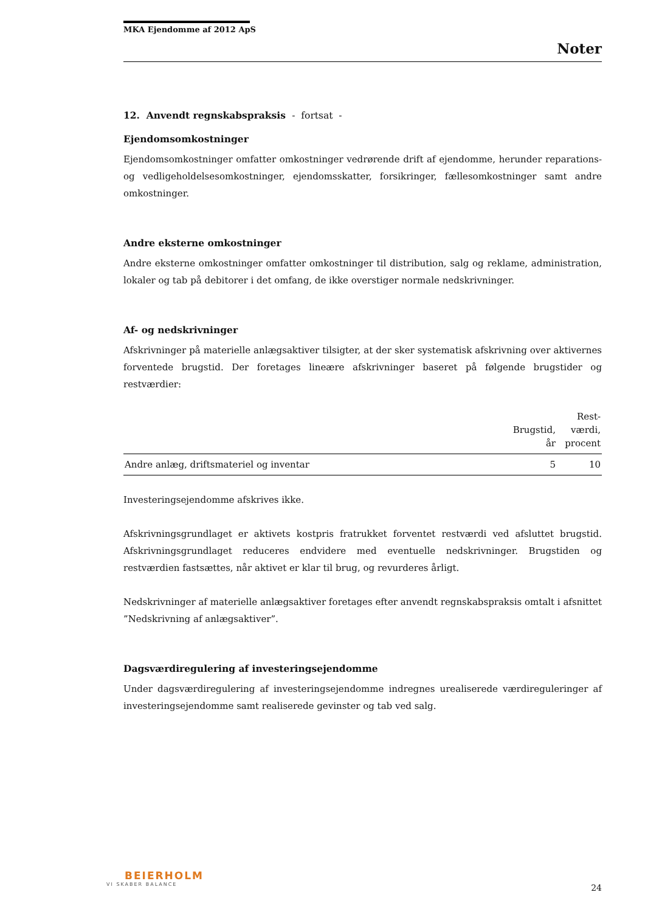MKA Ejendomme af 2012 ApS
Noter
12. Anvendt regnskabspraksis - fortsat -
Ejendomsomkostninger
Ejendomsomkostninger omfatter omkostninger vedrørende drift af ejendomme, herunder reparations- og vedligeholdelsesomkostninger, ejendomsskatter, forsikringer, fællesomkostninger samt andre omkostninger.
Andre eksterne omkostninger
Andre eksterne omkostninger omfatter omkostninger til distribution, salg og reklame, administration, lokaler og tab på debitorer i det omfang, de ikke overstiger normale nedskrivninger.
Af- og nedskrivninger
Afskrivninger på materielle anlægsaktiver tilsigter, at der sker systematisk afskrivning over aktivernes forventede brugstid. Der foretages lineære afskrivninger baseret på følgende brugstider og restværdier:
| | Brugstid, år | Rest- værdi, procent |
| --- | --- | --- |
| Andre anlæg, driftsmateriel og inventar | 5 | 10 |
Investeringsejendomme afskrives ikke.
Afskrivningsgrundlaget er aktivets kostpris fratrukket forventet restværdi ved afsluttet brugstid. Afskrivningsgrundlaget reduceres endvidere med eventuelle nedskrivninger. Brugstiden og restværdien fastsættes, når aktivet er klar til brug, og revurderes årligt.
Nedskrivninger af materielle anlægsaktiver foretages efter anvendt regnskabspraksis omtalt i afsnittet ”Nedskrivning af anlægsaktiver”.
Dagsværdiregulering af investeringsejendomme
Under dagsværdiregulering af investeringsejendomme indregnes urealiserede værdireguleringer af investeringsejendomme samt realiserede gevinster og tab ved salg.
BEIERHOLM
VI SKABER BALANCE
24